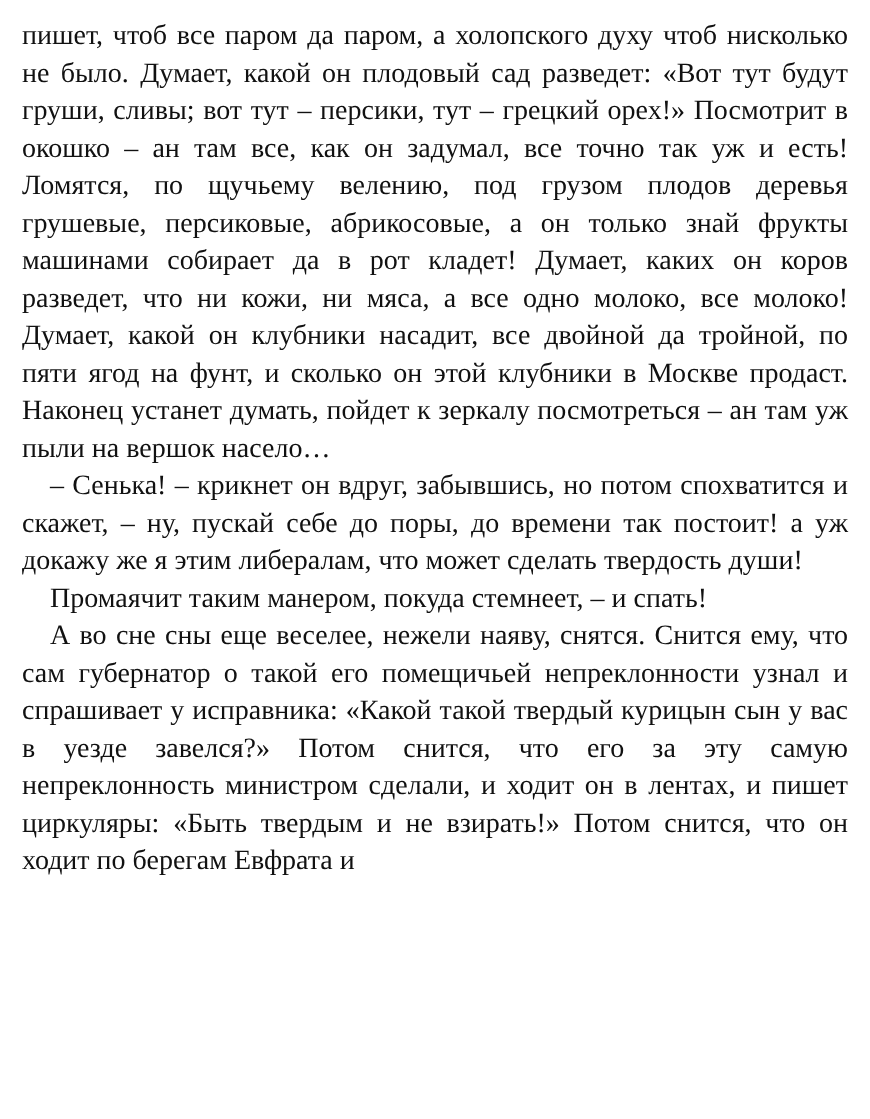пишет, чтоб все паром да паром, а холопского духу чтоб нисколько не было. Думает, какой он плодовый сад разведет: «Вот тут будут груши, сливы; вот тут – персики, тут – грецкий орех!» Посмотрит в окошко – ан там все, как он задумал, все точно так уж и есть! Ломятся, по щучьему велению, под грузом плодов деревья грушевые, персиковые, абрикосовые, а он только знай фрукты машинами собирает да в рот кладет! Думает, каких он коров разведет, что ни кожи, ни мяса, а все одно молоко, все молоко! Думает, какой он клубники насадит, все двойной да тройной, по пяти ягод на фунт, и сколько он этой клубники в Москве продаст. Наконец устанет думать, пойдет к зеркалу посмотреться – ан там уж пыли на вершок насело…
– Сенька! – крикнет он вдруг, забывшись, но потом спохватится и скажет, – ну, пускай себе до поры, до времени так постоит! а уж докажу же я этим либералам, что может сделать твердость души!
Промаячит таким манером, покуда стемнеет, – и спать!
А во сне сны еще веселее, нежели наяву, снятся. Снится ему, что сам губернатор о такой его помещичьей непреклонности узнал и спрашивает у исправника: «Какой такой твердый курицын сын у вас в уезде завелся?» Потом снится, что его за эту самую непреклонность министром сделали, и ходит он в лентах, и пишет циркуляры: «Быть твердым и не взирать!» Потом снится, что он ходит по берегам Евфрата и